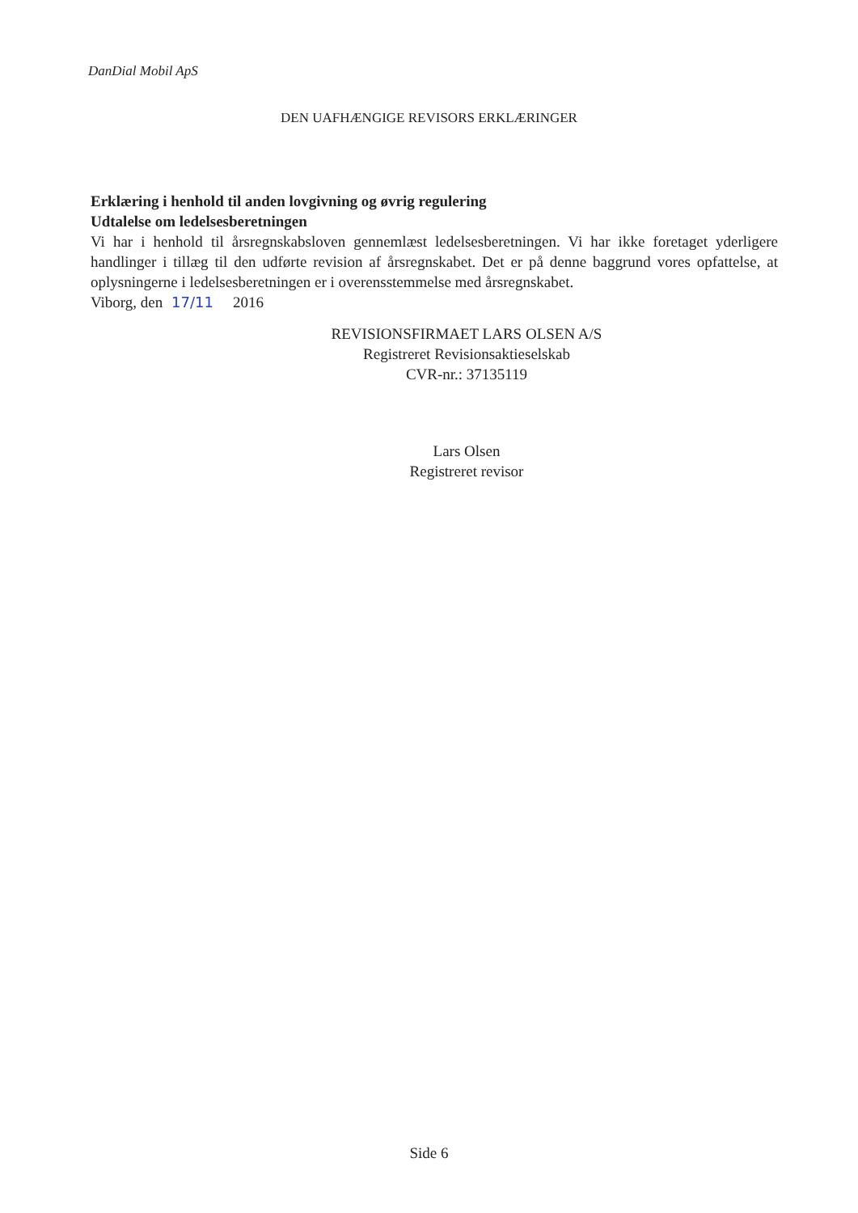DanDial Mobil ApS
DEN UAFHÆNGIGE REVISORS ERKLÆRINGER
Erklæring i henhold til anden lovgivning og øvrig regulering
Udtalelse om ledelsesberetningen
Vi har i henhold til årsregnskabsloven gennemlæst ledelsesberetningen. Vi har ikke foretaget yderligere handlinger i tillæg til den udførte revision af årsregnskabet. Det er på denne baggrund vores opfattelse, at oplysningerne i ledelsesberetningen er i overensstemmelse med årsregnskabet.
Viborg, den 17/11 2016
REVISIONSFIRMAET LARS OLSEN A/S
Registreret Revisionsaktieselskab
CVR-nr.: 37135119
Lars Olsen
Registreret revisor
Side 6